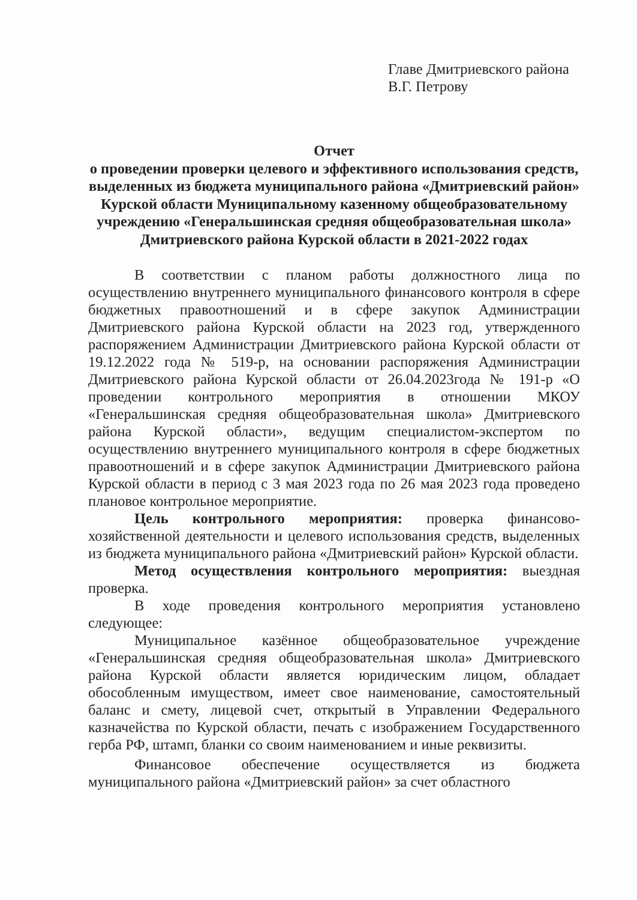Главе Дмитриевского района
В.Г. Петрову
Отчет
о проведении проверки целевого и эффективного использования средств, выделенных из бюджета муниципального района «Дмитриевский район» Курской области Муниципальному казенному общеобразовательному учреждению «Генеральшинская средняя общеобразовательная школа» Дмитриевского района Курской области в 2021-2022 годах
В соответствии с планом работы должностного лица по осуществлению внутреннего муниципального финансового контроля в сфере бюджетных правоотношений и в сфере закупок Администрации Дмитриевского района Курской области на 2023 год, утвержденного распоряжением Администрации Дмитриевского района Курской области от 19.12.2022 года № 519-р, на основании распоряжения Администрации Дмитриевского района Курской области от 26.04.2023года № 191-р «О проведении контрольного мероприятия в отношении МКОУ «Генеральшинская средняя общеобразовательная школа» Дмитриевского района Курской области», ведущим специалистом-экспертом по осуществлению внутреннего муниципального контроля в сфере бюджетных правоотношений и в сфере закупок Администрации Дмитриевского района Курской области в период с 3 мая 2023 года по 26 мая 2023 года проведено плановое контрольное мероприятие.
Цель контрольного мероприятия: проверка финансово-хозяйственной деятельности и целевого использования средств, выделенных из бюджета муниципального района «Дмитриевский район» Курской области.
Метод осуществления контрольного мероприятия: выездная проверка.
В ходе проведения контрольного мероприятия установлено следующее:
Муниципальное казённое общеобразовательное учреждение «Генеральшинская средняя общеобразовательная школа» Дмитриевского района Курской области является юридическим лицом, обладает обособленным имуществом, имеет свое наименование, самостоятельный баланс и смету, лицевой счет, открытый в Управлении Федерального казначейства по Курской области, печать с изображением Государственного герба РФ, штамп, бланки со своим наименованием и иные реквизиты.
Финансовое обеспечение осуществляется из бюджета муниципального района «Дмитриевский район» за счет областного